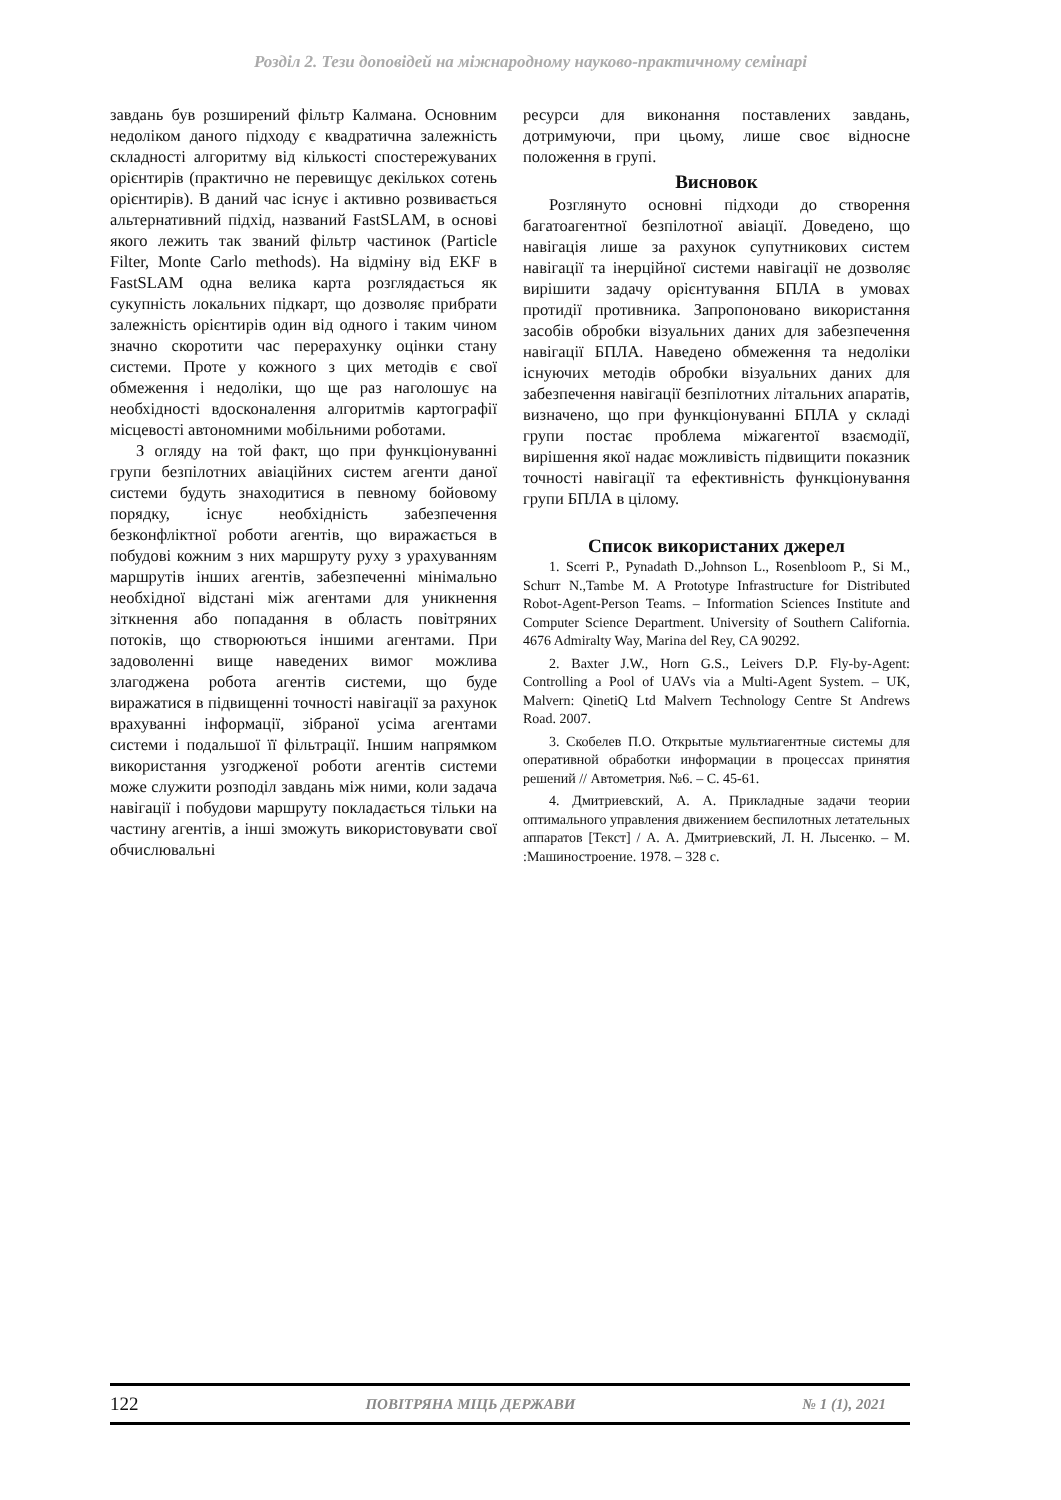Розділ 2. Тези доповідей на міжнародному науково-практичному семінарі
завдань був розширений фільтр Калмана. Основним недоліком даного підходу є квадратична залежність складності алгоритму від кількості спостережуваних орієнтирів (практично не перевищує декількох сотень орієнтирів). В даний час існує і активно розвивається альтернативний підхід, названий FastSLAM, в основі якого лежить так званий фільтр частинок (Particle Filter, Monte Carlo methods). На відміну від EKF в FastSLAM одна велика карта розглядається як сукупність локальних підкарт, що дозволяє прибрати залежність орієнтирів один від одного і таким чином значно скоротити час перерахунку оцінки стану системи. Проте у кожного з цих методів є свої обмеження і недоліки, що ще раз наголошує на необхідності вдосконалення алгоритмів картографії місцевості автономними мобільними роботами.
З огляду на той факт, що при функціонуванні групи безпілотних авіаційних систем агенти даної системи будуть знаходитися в певному бойовому порядку, існує необхідність забезпечення безконфліктної роботи агентів, що виражається в побудові кожним з них маршруту руху з урахуванням маршрутів інших агентів, забезпеченні мінімально необхідної відстані між агентами для уникнення зіткнення або попадання в область повітряних потоків, що створюються іншими агентами. При задоволенні вище наведених вимог можлива злагоджена робота агентів системи, що буде виражатися в підвищенні точності навігації за рахунок врахуванні інформації, зібраної усіма агентами системи і подальшої її фільтрації. Іншим напрямком використання узгодженої роботи агентів системи може служити розподіл завдань між ними, коли задача навігації і побудови маршруту покладається тільки на частину агентів, а інші зможуть використовувати свої обчислювальні
ресурси для виконання поставлених завдань, дотримуючи, при цьому, лише своє відносне положення в групі.
Висновок
Розглянуто основні підходи до створення багатоагентної безпілотної авіації. Доведено, що навігація лише за рахунок супутникових систем навігації та інерційної системи навігації не дозволяє вирішити задачу орієнтування БПЛА в умовах протидії противника. Запропоновано використання засобів обробки візуальних даних для забезпечення навігації БПЛА. Наведено обмеження та недоліки існуючих методів обробки візуальних даних для забезпечення навігації безпілотних літальних апаратів, визначено, що при функціонуванні БПЛА у складі групи постає проблема міжагентої взаємодії, вирішення якої надає можливість підвищити показник точності навігації та ефективність функціонування групи БПЛА в цілому.
Список використаних джерел
1. Scerri P., Pynadath D.,Johnson L., Rosenbloom P., Si M., Schurr N.,Tambe M. A Prototype Infrastructure for Distributed Robot-Agent-Person Teams. – Information Sciences Institute and Computer Science Department. University of Southern California. 4676 Admiralty Way, Marina del Rey, CA 90292.
2. Baxter J.W., Horn G.S., Leivers D.P. Fly-by-Agent: Controlling a Pool of UAVs via a Multi-Agent System. – UK, Malvern: QinetiQ Ltd Malvern Technology Centre St Andrews Road. 2007.
3. Скобелев П.О. Открытые мультиагентные системы для оперативной обработки информации в процессах принятия решений // Автометрия. №6. – С. 45-61.
4. Дмитриевский, А. А. Прикладные задачи теории оптимального управления движением беспилотных летательных аппаратов [Текст] / А. А. Дмитриевский, Л. Н. Лысенко. – М. :Машиностроение. 1978. – 328 с.
122 ПОВІТРЯНА МІЦЬ ДЕРЖАВИ № 1 (1), 2021